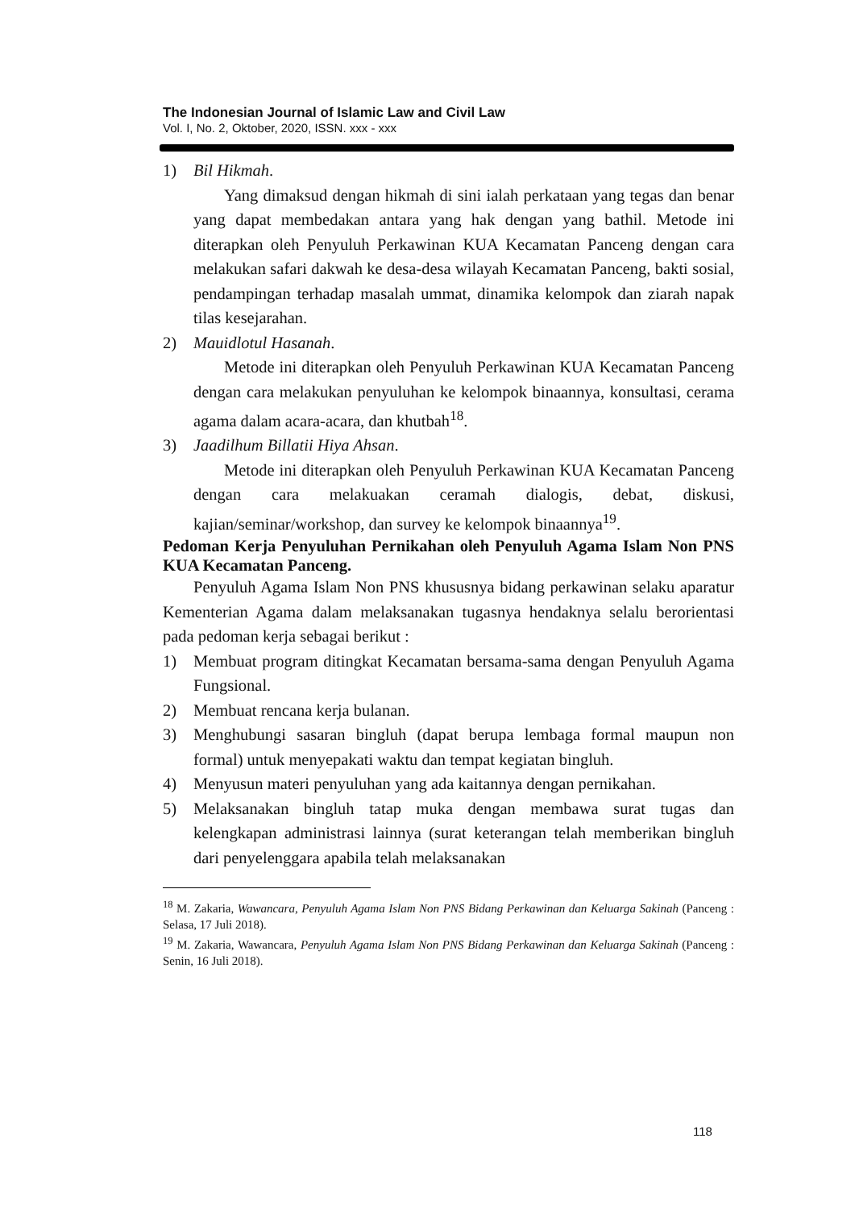The Indonesian Journal of Islamic Law and Civil Law
Vol. I, No. 2, Oktober, 2020, ISSN. xxx - xxx
1) Bil Hikmah.
Yang dimaksud dengan hikmah di sini ialah perkataan yang tegas dan benar yang dapat membedakan antara yang hak dengan yang bathil. Metode ini diterapkan oleh Penyuluh Perkawinan KUA Kecamatan Panceng dengan cara melakukan safari dakwah ke desa-desa wilayah Kecamatan Panceng, bakti sosial, pendampingan terhadap masalah ummat, dinamika kelompok dan ziarah napak tilas kesejarahan.
2) Mauidlotul Hasanah.
Metode ini diterapkan oleh Penyuluh Perkawinan KUA Kecamatan Panceng dengan cara melakukan penyuluhan ke kelompok binaannya, konsultasi, cerama agama dalam acara-acara, dan khutbah<sup>18</sup>.
3) Jaadilhum Billatii Hiya Ahsan.
Metode ini diterapkan oleh Penyuluh Perkawinan KUA Kecamatan Panceng dengan cara melakuakan ceramah dialogis, debat, diskusi, kajian/seminar/workshop, dan survey ke kelompok binaannya<sup>19</sup>.
Pedoman Kerja Penyuluhan Pernikahan oleh Penyuluh Agama Islam Non PNS KUA Kecamatan Panceng.
Penyuluh Agama Islam Non PNS khususnya bidang perkawinan selaku aparatur Kementerian Agama dalam melaksanakan tugasnya hendaknya selalu berorientasi pada pedoman kerja sebagai berikut :
1) Membuat program ditingkat Kecamatan bersama-sama dengan Penyuluh Agama Fungsional.
2) Membuat rencana kerja bulanan.
3) Menghubungi sasaran bingluh (dapat berupa lembaga formal maupun non formal) untuk menyepakati waktu dan tempat kegiatan bingluh.
4) Menyusun materi penyuluhan yang ada kaitannya dengan pernikahan.
5) Melaksanakan bingluh tatap muka dengan membawa surat tugas dan kelengkapan administrasi lainnya (surat keterangan telah memberikan bingluh dari penyelenggara apabila telah melaksanakan
<sup>18</sup> M. Zakaria, Wawancara, Penyuluh Agama Islam Non PNS Bidang Perkawinan dan Keluarga Sakinah (Panceng : Selasa, 17 Juli 2018).
<sup>19</sup> M. Zakaria, Wawancara, Penyuluh Agama Islam Non PNS Bidang Perkawinan dan Keluarga Sakinah (Panceng : Senin, 16 Juli 2018).
118